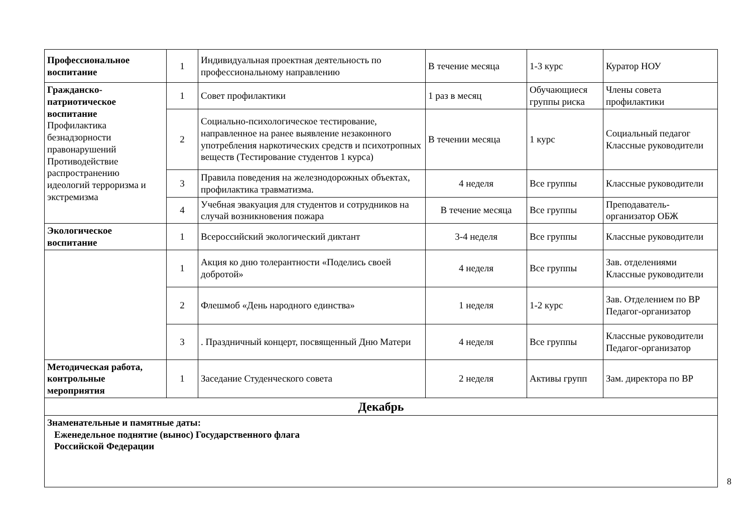| Профессиональное воспитание | 1 | Индивидуальная проектная деятельность по профессиональному направлению | В течение месяца | 1-3 курс | Куратор НОУ |
| Гражданско-патриотическое воспитание Профилактика безнадзорности правонарушений Противодействие распространению идеологий терроризма и экстремизма | 1 | Совет профилактики | 1 раз в месяц | Обучающиеся группы риска | Члены совета профилактики |
| | 2 | Социально-психологическое тестирование, направленное на ранее выявление незаконного употребления наркотических средств и психотропных веществ (Тестирование студентов 1 курса) | В течении месяца | 1 курс | Социальный педагог Классные руководители |
| | 3 | Правила поведения на железнодорожных объектах, профилактика травматизма. | 4 неделя | Все группы | Классные руководители |
| | 4 | Учебная эвакуация для студентов и сотрудников на случай возникновения пожара | В течение месяца | Все группы | Преподаватель-организатор ОБЖ |
| Экологическое воспитание | 1 | Всероссийский экологический диктант | 3-4 неделя | Все группы | Классные руководители |
| | 1 | Акция ко дню толерантности «Поделись своей добротой» | 4 неделя | Все группы | Зав. отделениями Классные руководители |
| | 2 | Флешмоб «День народного единства» | 1 неделя | 1-2 курс | Зав. Отделением по ВР Педагог-организатор |
| | 3 | . Праздничный концерт, посвященный Дню Матери | 4 неделя | Все группы | Классные руководители Педагог-организатор |
| Методическая работа, контрольные мероприятия | 1 | Заседание Студенческого совета | 2 неделя | Активы групп | Зам. директора по ВР |
| Декабрь | | | | | |
| Знаменательные и памятные даты: Еженедельное поднятие (вынос) Государственного флага Российской Федерации | | | | | |
8